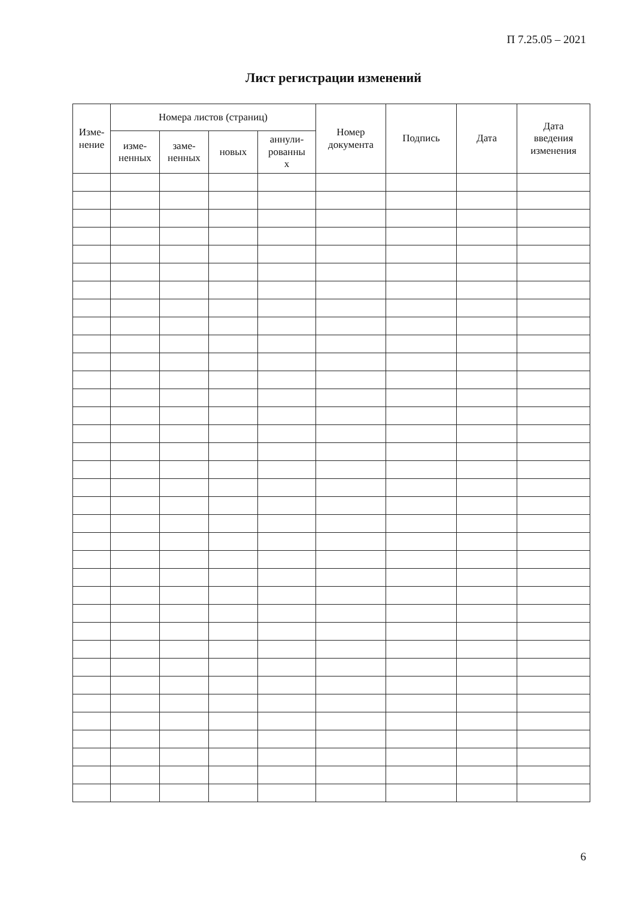П 7.25.05 – 2021
Лист регистрации изменений
| Изме- нение | Номера листов (страниц) | | | | Номер документа | Подпись | Дата | Дата введения изменения |
| --- | --- | --- | --- | --- | --- | --- | --- | --- |
| | изме- ненных | заме- ненных | новых | аннули- рованны х | | | | |
6